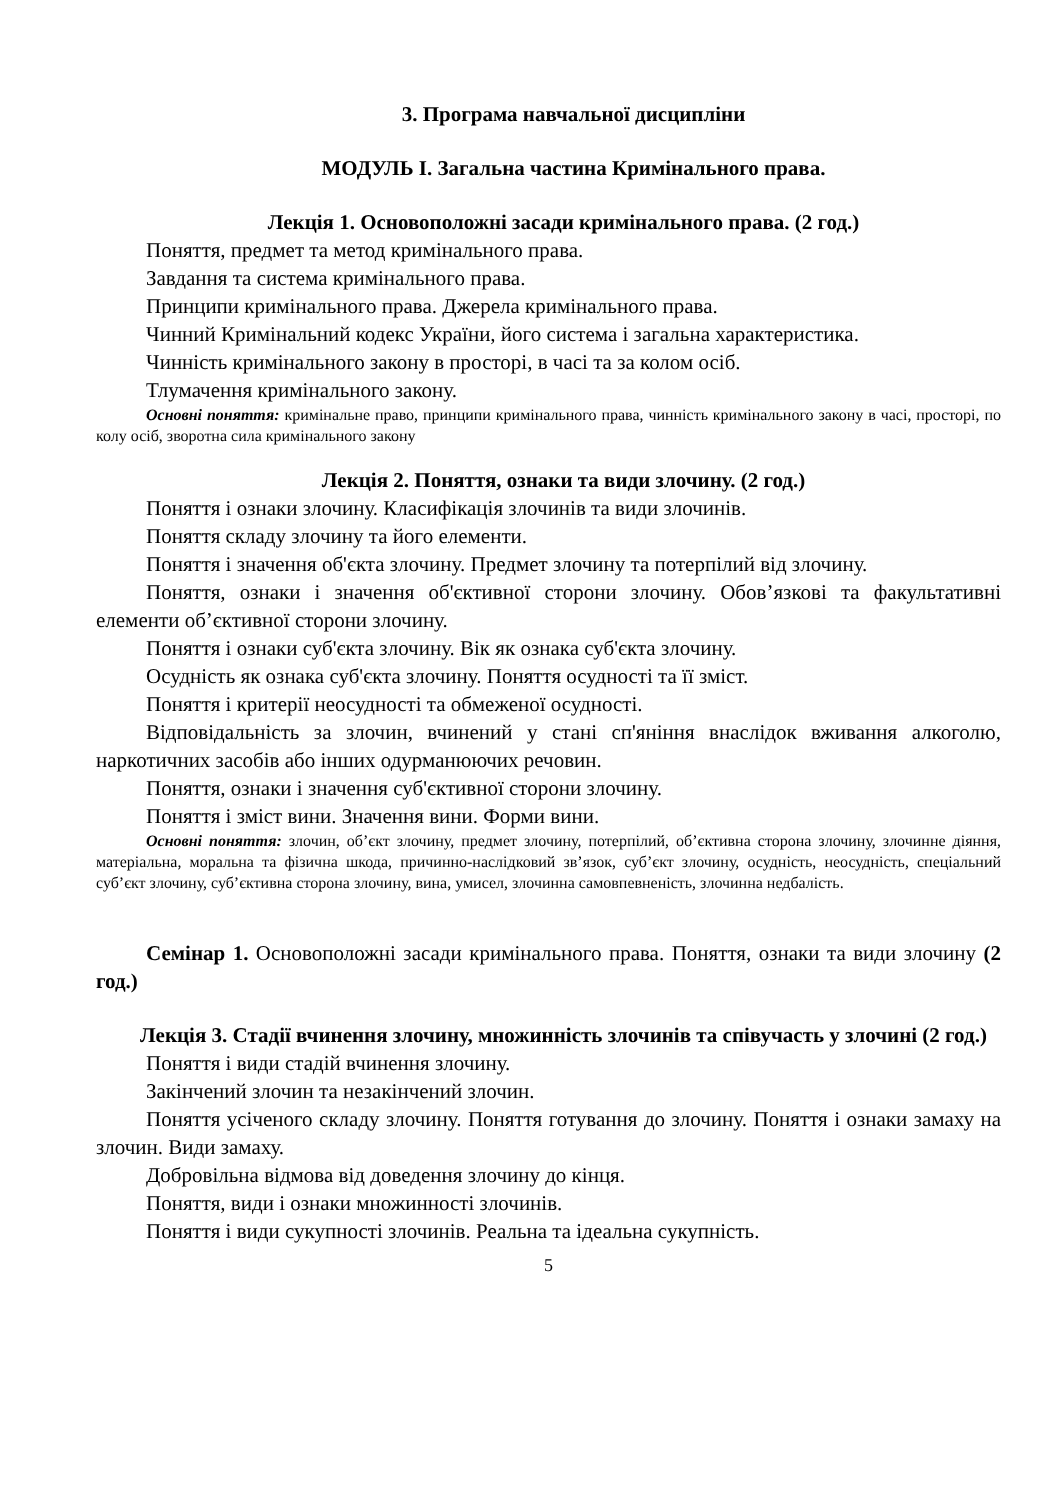3. Програма навчальної дисципліни
МОДУЛЬ I. Загальна частина Кримінального права.
Лекція 1. Основоположні засади кримінального права. (2 год.)
Поняття, предмет та метод кримінального права.
Завдання та система кримінального права.
Принципи кримінального права. Джерела кримінального права.
Чинний Кримінальний кодекс України, його система і загальна характеристика.
Чинність кримінального закону в просторі, в часі та за колом осіб.
Тлумачення кримінального закону.
Основні поняття: кримінальне право, принципи кримінального права, чинність кримінального закону в часі, просторі, по колу осіб, зворотна сила кримінального закону
Лекція 2. Поняття, ознаки та види злочину. (2 год.)
Поняття і ознаки злочину. Класифікація злочинів та види злочинів.
Поняття складу злочину та його елементи.
Поняття і значення об'єкта злочину. Предмет злочину та потерпілий від злочину.
Поняття, ознаки і значення об'єктивної сторони злочину. Обов’язкові та факультативні елементи об’єктивної сторони злочину.
Поняття і ознаки суб'єкта злочину. Вік як ознака суб'єкта злочину.
Осудність як ознака суб'єкта злочину. Поняття осудності та її зміст.
Поняття і критерії неосудності та обмеженої осудності.
Відповідальність за злочин, вчинений у стані сп'яніння внаслідок вживання алкоголю, наркотичних засобів або інших одурманюючих речовин.
Поняття, ознаки і значення суб'єктивної сторони злочину.
Поняття і зміст вини. Значення вини. Форми вини.
Основні поняття: злочин, об’єкт злочину, предмет злочину, потерпілий, об’єктивна сторона злочину, злочинне діяння, матеріальна, моральна та фізична шкода, причинно-наслідковий зв’язок, суб’єкт злочину, осудність, неосудність, спеціальний суб’єкт злочину, суб’єктивна сторона злочину, вина, умисел, злочинна самовпевненість, злочинна недбалість.
Семінар 1. Основоположні засади кримінального права. Поняття, ознаки та види злочину (2 год.)
Лекція 3. Стадії вчинення злочину, множинність злочинів та співучасть у злочині (2 год.)
Поняття і види стадій вчинення злочину.
Закінчений злочин та незакінчений злочин.
Поняття усіченого складу злочину. Поняття готування до злочину. Поняття і ознаки замаху на злочин. Види замаху.
Добровільна відмова від доведення злочину до кінця.
Поняття, види і ознаки множинності злочинів.
Поняття і види сукупності злочинів. Реальна та ідеальна сукупність.
5